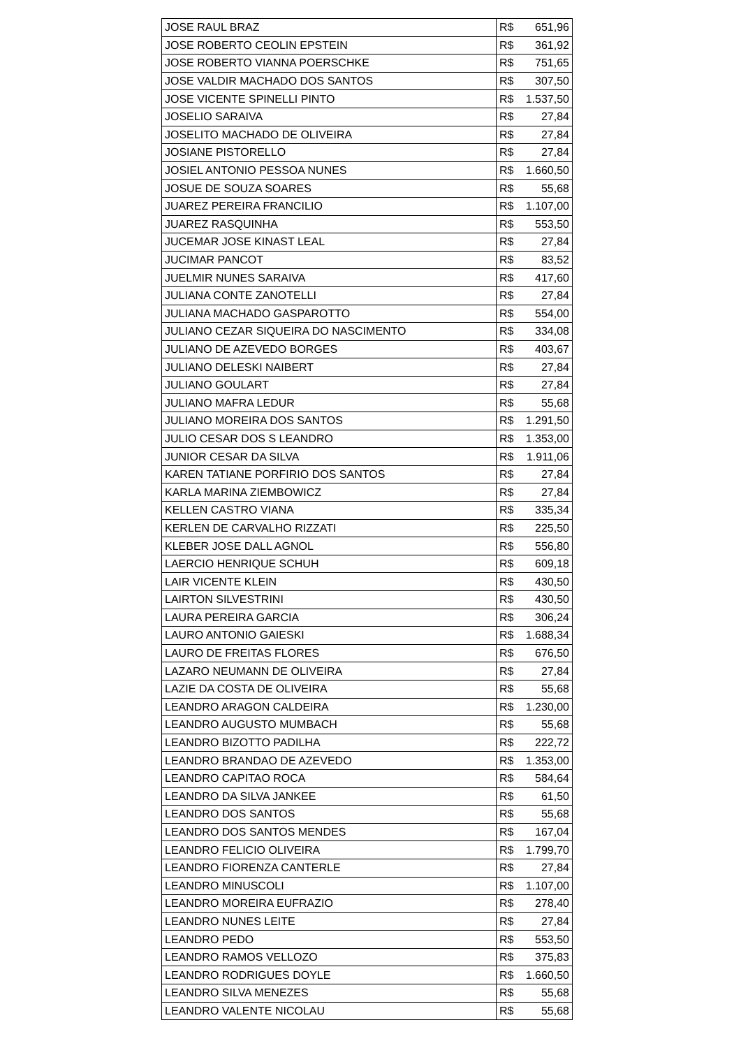| JOSE RAUL BRAZ | R$ 651,96 |
| JOSE ROBERTO CEOLIN EPSTEIN | R$ 361,92 |
| JOSE ROBERTO VIANNA POERSCHKE | R$ 751,65 |
| JOSE VALDIR MACHADO DOS SANTOS | R$ 307,50 |
| JOSE VICENTE SPINELLI PINTO | R$ 1.537,50 |
| JOSELIO SARAIVA | R$ 27,84 |
| JOSELITO MACHADO DE OLIVEIRA | R$ 27,84 |
| JOSIANE PISTORELLO | R$ 27,84 |
| JOSIEL ANTONIO PESSOA NUNES | R$ 1.660,50 |
| JOSUE DE SOUZA SOARES | R$ 55,68 |
| JUAREZ PEREIRA FRANCILIO | R$ 1.107,00 |
| JUAREZ RASQUINHA | R$ 553,50 |
| JUCEMAR JOSE KINAST LEAL | R$ 27,84 |
| JUCIMAR PANCOT | R$ 83,52 |
| JUELMIR NUNES SARAIVA | R$ 417,60 |
| JULIANA CONTE ZANOTELLI | R$ 27,84 |
| JULIANA MACHADO GASPAROTTO | R$ 554,00 |
| JULIANO CEZAR SIQUEIRA DO NASCIMENTO | R$ 334,08 |
| JULIANO DE AZEVEDO BORGES | R$ 403,67 |
| JULIANO DELESKI NAIBERT | R$ 27,84 |
| JULIANO GOULART | R$ 27,84 |
| JULIANO MAFRA LEDUR | R$ 55,68 |
| JULIANO MOREIRA DOS SANTOS | R$ 1.291,50 |
| JULIO CESAR DOS S LEANDRO | R$ 1.353,00 |
| JUNIOR CESAR DA SILVA | R$ 1.911,06 |
| KAREN TATIANE PORFIRIO DOS SANTOS | R$ 27,84 |
| KARLA MARINA ZIEMBOWICZ | R$ 27,84 |
| KELLEN CASTRO VIANA | R$ 335,34 |
| KERLEN DE CARVALHO RIZZATI | R$ 225,50 |
| KLEBER JOSE DALL AGNOL | R$ 556,80 |
| LAERCIO HENRIQUE SCHUH | R$ 609,18 |
| LAIR VICENTE KLEIN | R$ 430,50 |
| LAIRTON SILVESTRINI | R$ 430,50 |
| LAURA PEREIRA GARCIA | R$ 306,24 |
| LAURO ANTONIO GAIESKI | R$ 1.688,34 |
| LAURO DE FREITAS FLORES | R$ 676,50 |
| LAZARO NEUMANN DE OLIVEIRA | R$ 27,84 |
| LAZIE DA COSTA DE OLIVEIRA | R$ 55,68 |
| LEANDRO ARAGON CALDEIRA | R$ 1.230,00 |
| LEANDRO AUGUSTO MUMBACH | R$ 55,68 |
| LEANDRO BIZOTTO PADILHA | R$ 222,72 |
| LEANDRO BRANDAO DE AZEVEDO | R$ 1.353,00 |
| LEANDRO CAPITAO ROCA | R$ 584,64 |
| LEANDRO DA SILVA JANKEE | R$ 61,50 |
| LEANDRO DOS SANTOS | R$ 55,68 |
| LEANDRO DOS SANTOS MENDES | R$ 167,04 |
| LEANDRO FELICIO OLIVEIRA | R$ 1.799,70 |
| LEANDRO FIORENZA CANTERLE | R$ 27,84 |
| LEANDRO MINUSCOLI | R$ 1.107,00 |
| LEANDRO MOREIRA EUFRAZIO | R$ 278,40 |
| LEANDRO NUNES LEITE | R$ 27,84 |
| LEANDRO PEDO | R$ 553,50 |
| LEANDRO RAMOS VELLOZO | R$ 375,83 |
| LEANDRO RODRIGUES DOYLE | R$ 1.660,50 |
| LEANDRO SILVA MENEZES | R$ 55,68 |
| LEANDRO VALENTE NICOLAU | R$ 55,68 |